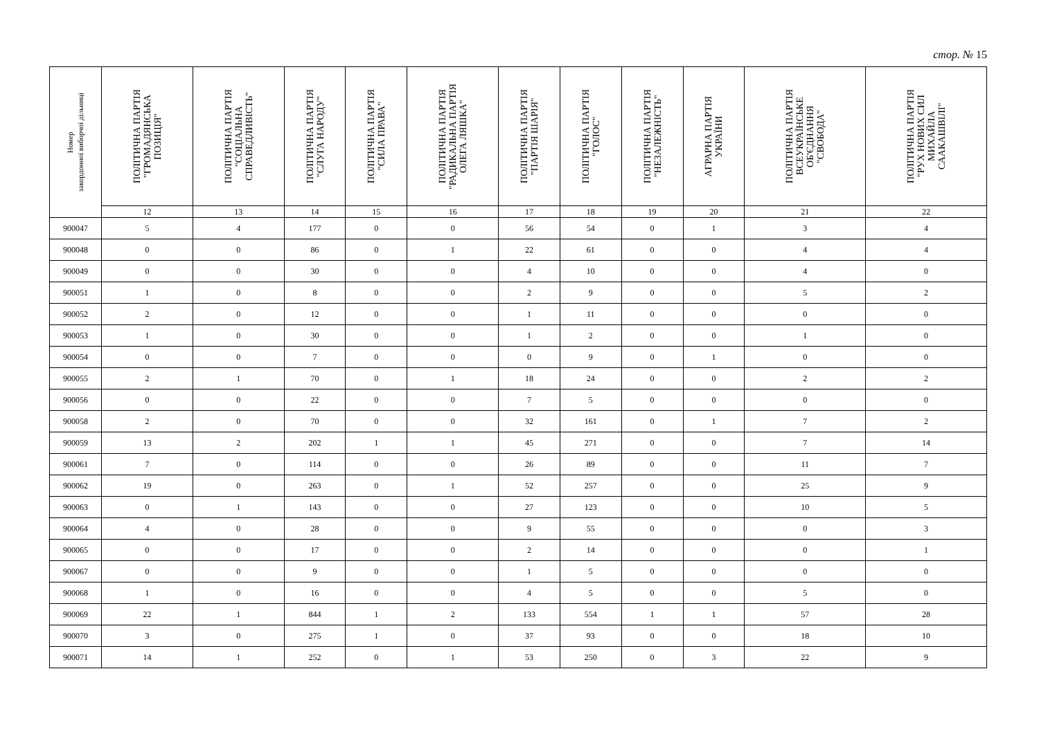стор. № 15
| Номер закордонної виборчої дільниці | ПОЛІТИЧНА ПАРТІЯ "ГРОМАДЯНСЬКА ПОЗИЦІЯ" | ПОЛІТИЧНА ПАРТІЯ "СОЦІАЛЬНА СПРАВЕДЛИВІСТЬ" | ПОЛІТИЧНА ПАРТІЯ "СЛУГА НАРОДУ" | ПОЛІТИЧНА ПАРТІЯ "СИЛА ПРАВА" | ПОЛІТИЧНА ПАРТІЯ "РАДИКАЛЬНА ПАРТІЯ ОЛЕГА ЛЯШКА" | ПОЛІТИЧНА ПАРТІЯ "ПАРТІЯ ШАРІЯ" | ПОЛІТИЧНА ПАРТІЯ "ГОЛОС" | ПОЛІТИЧНА ПАРТІЯ "НЕЗАЛЕЖНІСТЬ" | АГРАРНА ПАРТІЯ УКРАЇНИ | ПОЛІТИЧНА ПАРТІЯ ВСЕУКРАЇНСЬКЕ ОБ'ЄДНАННЯ "СВОБОДА" | ПОЛІТИЧНА ПАРТІЯ "РУХ НОВИХ СИЛ МИХАЙЛА СААКАШВІЛІ" |
| --- | --- | --- | --- | --- | --- | --- | --- | --- | --- | --- | --- |
| | 12 | 13 | 14 | 15 | 16 | 17 | 18 | 19 | 20 | 21 | 22 |
| 900047 | 5 | 4 | 177 | 0 | 0 | 56 | 54 | 0 | 1 | 3 | 4 |
| 900048 | 0 | 0 | 86 | 0 | 1 | 22 | 61 | 0 | 0 | 4 | 4 |
| 900049 | 0 | 0 | 30 | 0 | 0 | 4 | 10 | 0 | 0 | 4 | 0 |
| 900051 | 1 | 0 | 8 | 0 | 0 | 2 | 9 | 0 | 0 | 5 | 2 |
| 900052 | 2 | 0 | 12 | 0 | 0 | 1 | 11 | 0 | 0 | 0 | 0 |
| 900053 | 1 | 0 | 30 | 0 | 0 | 1 | 2 | 0 | 0 | 1 | 0 |
| 900054 | 0 | 0 | 7 | 0 | 0 | 0 | 9 | 0 | 1 | 0 | 0 |
| 900055 | 2 | 1 | 70 | 0 | 1 | 18 | 24 | 0 | 0 | 2 | 2 |
| 900056 | 0 | 0 | 22 | 0 | 0 | 7 | 5 | 0 | 0 | 0 | 0 |
| 900058 | 2 | 0 | 70 | 0 | 0 | 32 | 161 | 0 | 1 | 7 | 2 |
| 900059 | 13 | 2 | 202 | 1 | 1 | 45 | 271 | 0 | 0 | 7 | 14 |
| 900061 | 7 | 0 | 114 | 0 | 0 | 26 | 89 | 0 | 0 | 11 | 7 |
| 900062 | 19 | 0 | 263 | 0 | 1 | 52 | 257 | 0 | 0 | 25 | 9 |
| 900063 | 0 | 1 | 143 | 0 | 0 | 27 | 123 | 0 | 0 | 10 | 5 |
| 900064 | 4 | 0 | 28 | 0 | 0 | 9 | 55 | 0 | 0 | 0 | 3 |
| 900065 | 0 | 0 | 17 | 0 | 0 | 2 | 14 | 0 | 0 | 0 | 1 |
| 900067 | 0 | 0 | 9 | 0 | 0 | 1 | 5 | 0 | 0 | 0 | 0 |
| 900068 | 1 | 0 | 16 | 0 | 0 | 4 | 5 | 0 | 0 | 5 | 0 |
| 900069 | 22 | 1 | 844 | 1 | 2 | 133 | 554 | 1 | 1 | 57 | 28 |
| 900070 | 3 | 0 | 275 | 1 | 0 | 37 | 93 | 0 | 0 | 18 | 10 |
| 900071 | 14 | 1 | 252 | 0 | 1 | 53 | 250 | 0 | 3 | 22 | 9 |